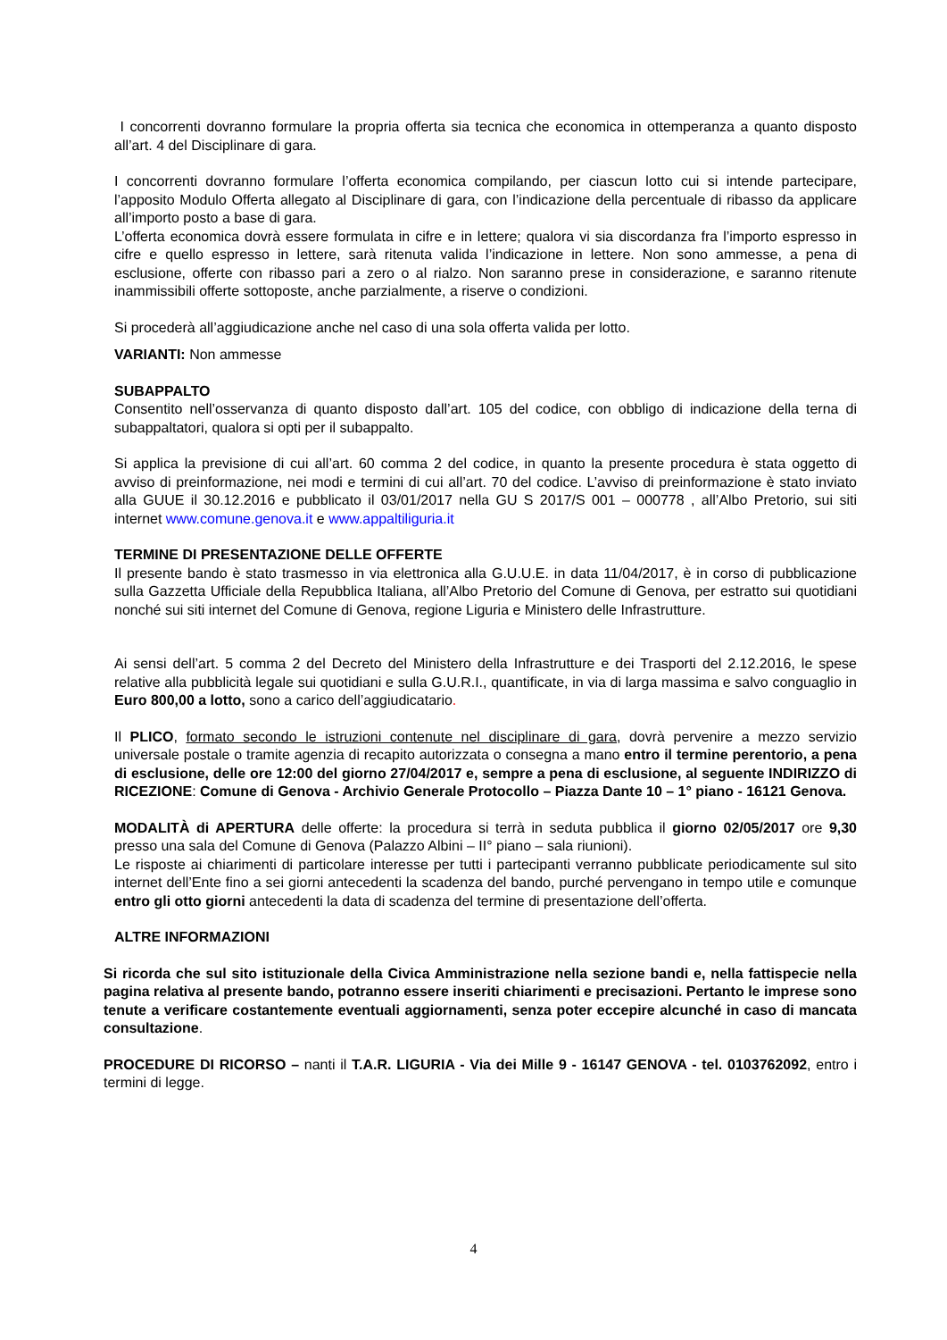I concorrenti dovranno formulare la propria offerta sia tecnica che economica in ottemperanza a quanto disposto all’art. 4 del Disciplinare di gara.
I concorrenti dovranno formulare l’offerta economica compilando, per ciascun lotto cui si intende partecipare, l’apposito Modulo Offerta allegato al Disciplinare di gara, con l’indicazione della percentuale di ribasso da applicare all’importo posto a base di gara.
L’offerta economica dovrà essere formulata in cifre e in lettere; qualora vi sia discordanza fra l’importo espresso in cifre e quello espresso in lettere, sarà ritenuta valida l’indicazione in lettere. Non sono ammesse, a pena di esclusione, offerte con ribasso pari a zero o al rialzo. Non saranno prese in considerazione, e saranno ritenute inammissibili offerte sottoposte, anche parzialmente, a riserve o condizioni.
Si procederà all’aggiudicazione anche nel caso di una sola offerta valida per lotto.
VARIANTI: Non ammesse
SUBAPPALTO
Consentito nell’osservanza di quanto disposto dall’art. 105 del codice, con obbligo di indicazione della terna di subappaltatori, qualora si opti per il subappalto.
Si applica la previsione di cui all’art. 60 comma 2 del codice, in quanto la presente procedura è stata oggetto di avviso di preinformazione, nei modi e termini di cui all’art. 70 del codice. L’avviso di preinformazione è stato inviato alla GUUE il 30.12.2016 e pubblicato il 03/01/2017 nella GU S 2017/S 001 – 000778 , all’Albo Pretorio, sui siti internet www.comune.genova.it e www.appaltiliguria.it
TERMINE DI PRESENTAZIONE DELLE OFFERTE
Il presente bando è stato trasmesso in via elettronica alla G.U.U.E. in data 11/04/2017, è in corso di pubblicazione sulla Gazzetta Ufficiale della Repubblica Italiana, all’Albo Pretorio del Comune di Genova, per estratto sui quotidiani nonché sui siti internet del Comune di Genova, regione Liguria e Ministero delle Infrastrutture.
Ai sensi dell’art. 5 comma 2 del Decreto del Ministero della Infrastrutture e dei Trasporti del 2.12.2016, le spese relative alla pubblicità legale sui quotidiani e sulla G.U.R.I., quantificate, in via di larga massima e salvo conguaglio in Euro 800,00 a lotto, sono a carico dell’aggiudicatario.
Il PLICO, formato secondo le istruzioni contenute nel disciplinare di gara, dovrà pervenire a mezzo servizio universale postale o tramite agenzia di recapito autorizzata o consegna a mano entro il termine perentorio, a pena di esclusione, delle ore 12:00 del giorno 27/04/2017 e, sempre a pena di esclusione, al seguente INDIRIZZO di RICEZIONE: Comune di Genova - Archivio Generale Protocollo – Piazza Dante 10 – 1° piano - 16121 Genova.
MODALITÀ di APERTURA delle offerte: la procedura si terrà in seduta pubblica il giorno 02/05/2017 ore 9,30 presso una sala del Comune di Genova (Palazzo Albini – II° piano – sala riunioni).
Le risposte ai chiarimenti di particolare interesse per tutti i partecipanti verranno pubblicate periodicamente sul sito internet dell’Ente fino a sei giorni antecedenti la scadenza del bando, purché pervengano in tempo utile e comunque entro gli otto giorni antecedenti la data di scadenza del termine di presentazione dell’offerta.
ALTRE INFORMAZIONI
Si ricorda che sul sito istituzionale della Civica Amministrazione nella sezione bandi e, nella fattispecie nella pagina relativa al presente bando, potranno essere inseriti chiarimenti e precisazioni. Pertanto le imprese sono tenute a verificare costantemente eventuali aggiornamenti, senza poter eccepire alcunché in caso di mancata consultazione.
PROCEDURE DI RICORSO – nanti il T.A.R. LIGURIA - Via dei Mille 9 - 16147 GENOVA - tel. 0103762092, entro i termini di legge.
4